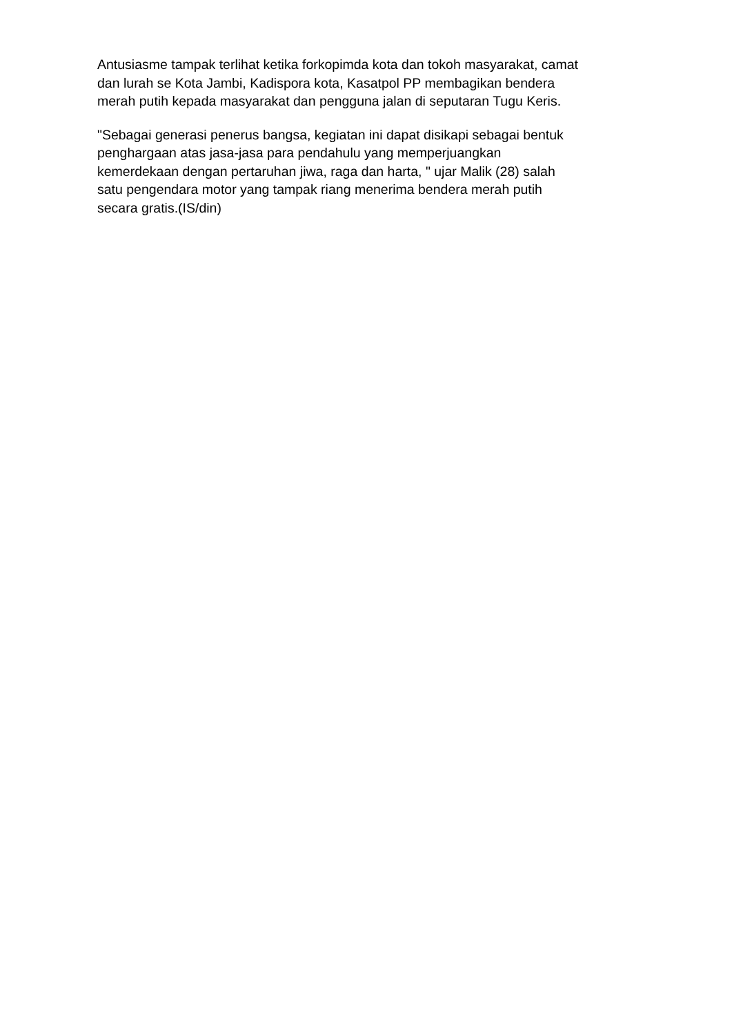Antusiasme tampak terlihat ketika forkopimda kota dan tokoh masyarakat, camat
dan lurah se Kota Jambi, Kadispora kota, Kasatpol PP membagikan bendera
merah putih kepada masyarakat dan pengguna jalan di seputaran Tugu Keris.
"Sebagai generasi penerus bangsa, kegiatan ini dapat disikapi sebagai bentuk
penghargaan atas jasa-jasa para pendahulu yang memperjuangkan
kemerdekaan dengan pertaruhan jiwa, raga dan harta, " ujar Malik (28) salah
satu pengendara motor yang tampak riang menerima bendera merah putih
secara gratis.(IS/din)